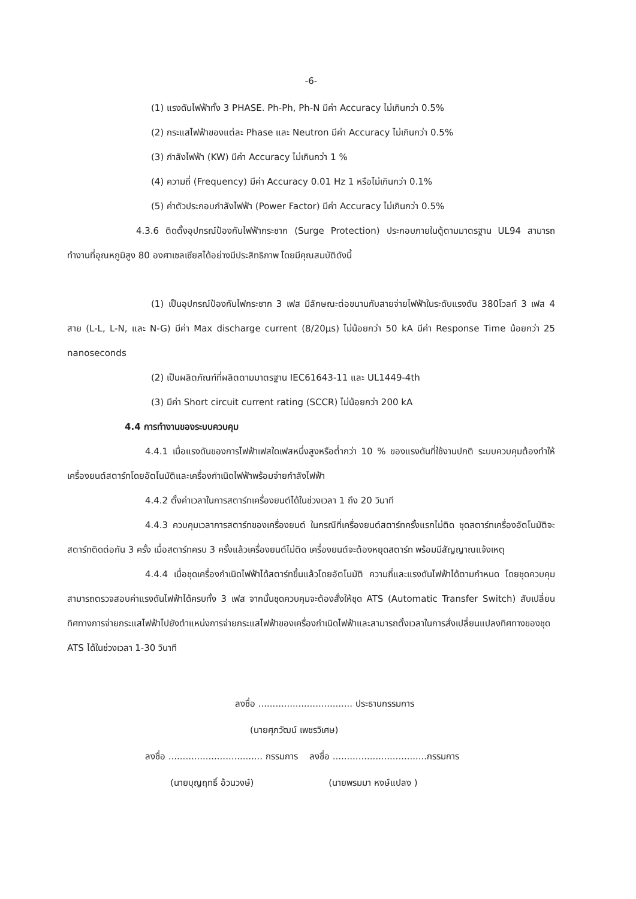-6-
(1) แรงดันไฟฟ้าทั้ง 3 PHASE. Ph-Ph, Ph-N มีค่า Accuracy ไม่เกินกว่า 0.5%
(2) กระแสไฟฟ้าของแต่ละ Phase และ Neutron มีค่า Accuracy ไม่เกินกว่า 0.5%
(3) กำลังไฟฟ้า (KW) มีค่า Accuracy ไม่เกินกว่า 1 %
(4) ความถี่ (Frequency) มีค่า Accuracy 0.01 Hz 1 หรือไม่เกินกว่า 0.1%
(5) ค่าตัวประกอบกำลังไฟฟ้า (Power Factor) มีค่า Accuracy ไม่เกินกว่า 0.5%
4.3.6 ติดตั้งอุปกรณ์ป้องกันไฟฟ้ากระชาก (Surge Protection) ประกอบภายในตู้ตามมาตรฐาน UL94 สามารถทำงานที่อุณหภูมิสูง 80 องศาเซลเซียสได้อย่างมีประสิทธิภาพ โดยมีคุณสมบัติดังนี้
(1) เป็นอุปกรณ์ป้องกันไฟกระชาก 3 เฟส มีลักษณะต่อขนานกับสายจ่ายไฟฟ้าในระดับแรงดัน 380โวลท์ 3 เฟส 4 สาย (L-L, L-N, และ N-G) มีค่า Max discharge current (8/20μs) ไม่น้อยกว่า 50 kA มีค่า Response Time น้อยกว่า 25 nanoseconds
(2) เป็นผลิตภัณฑ์ที่ผลิตตามมาตรฐาน IEC61643-11 และ UL1449-4th
(3) มีค่า Short circuit current rating (SCCR) ไม่น้อยกว่า 200 kA
4.4 การทำงานของระบบควบคุม
4.4.1 เมื่อแรงดันของการไฟฟ้าเฟสใดเฟสหนึ่งสูงหรือต่ำกว่า 10 % ของแรงดันที่ใช้งานปกติ ระบบควบคุมต้องทำให้เครื่องยนต์สตาร์ทโดยอัตโนมัติและเครื่องกำเนิดไฟฟ้าพร้อมจ่ายกำลังไฟฟ้า
4.4.2 ตั้งค่าเวลาในการสตาร์ทเครื่องยนต์ได้ในช่วงเวลา 1 ถึง 20 วินาที
4.4.3 ควบคุมเวลาการสตาร์ทของเครื่องยนต์ ในกรณีที่เครื่องยนต์สตาร์ทครั้งแรกไม่ติด ชุดสตาร์ทเครื่องอัตโนมัติจะสตาร์ทติดต่อกัน 3 ครั้ง เมื่อสตาร์ทครบ 3 ครั้งแล้วเครื่องยนต์ไม่ติด เครื่องยนต์จะต้องหยุดสตาร์ท พร้อมมีสัญญาณแจ้งเหตุ
4.4.4 เมื่อชุดเครื่องกำเนิดไฟฟ้าได้สตาร์ทขึ้นแล้วโดยอัตโนมัติ ความถี่และแรงดันไฟฟ้าได้ตามกำหนด โดยชุดควบคุมสามารถตรวจสอบค่าแรงดันไฟฟ้าได้ครบทั้ง 3 เฟส จากนั้นชุดควบคุมจะต้องสั่งให้ชุด ATS (Automatic Transfer Switch) สับเปลี่ยนทิศทางการจ่ายกระแสไฟฟ้าไปยังตำแหน่งการจ่ายกระแสไฟฟ้าของเครื่องกำเนิดไฟฟ้าและสามารถตั้งเวลาในการสั่งเปลี่ยนแปลงทิศทางของชุด ATS ได้ในช่วงเวลา 1-30 วินาที
ลงชื่อ ................................. ประธานกรรมการ
(นายศุภวัฒน์ เพชรวิเศษ)
ลงชื่อ ................................. กรรมการ ลงชื่อ .................................กรรมการ
(นายบุญฤทธิ์ อ้วนวงษ์) (นายพรมมา หงษ์แปลง )